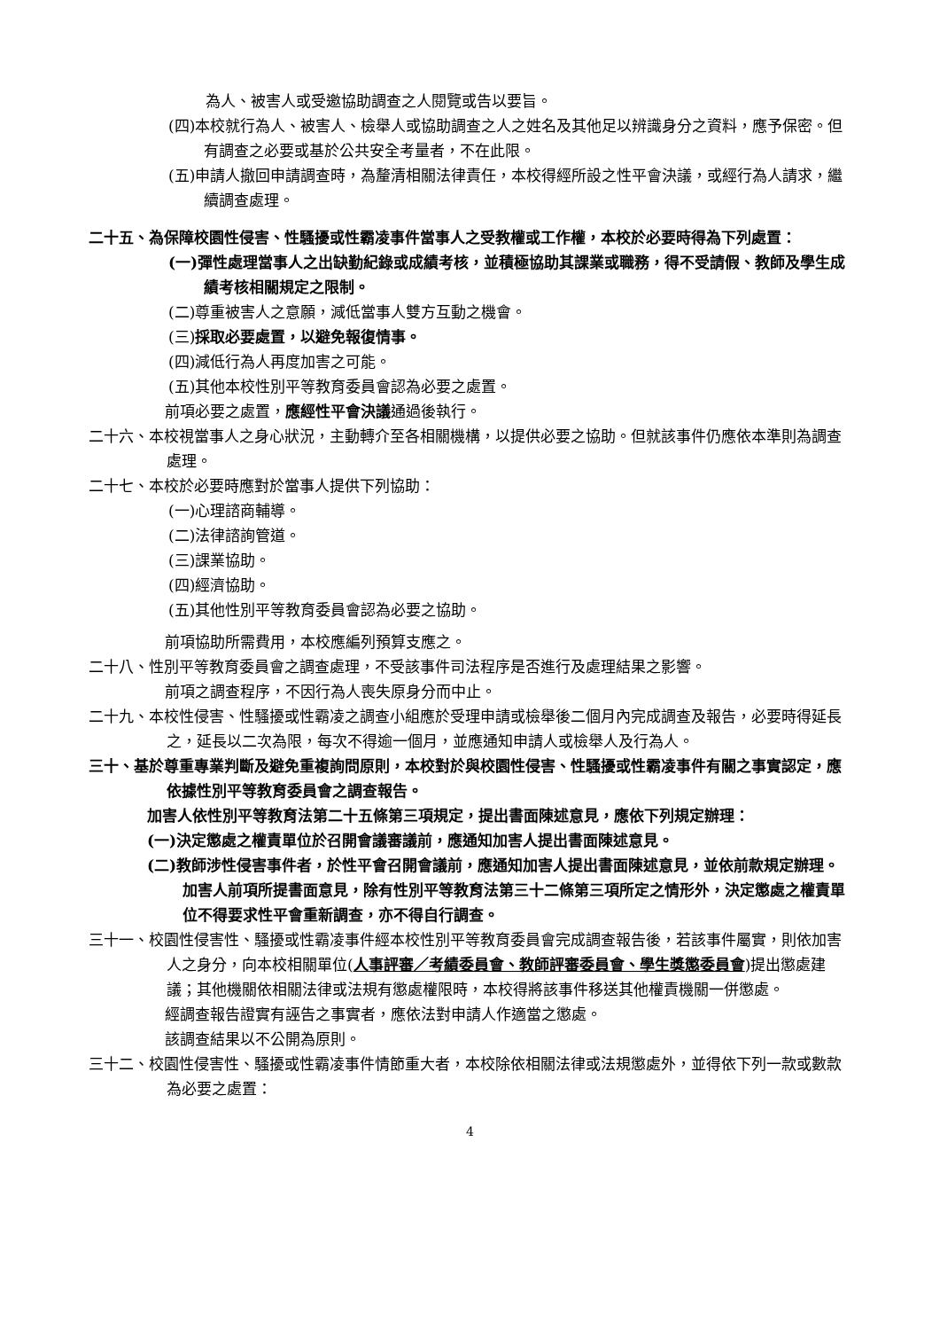為人、被害人或受邀協助調查之人閱覽或告以要旨。
(四)本校就行為人、被害人、檢舉人或協助調查之人之姓名及其他足以辨識身分之資料，應予保密。但有調查之必要或基於公共安全考量者，不在此限。
(五)申請人撤回申請調查時，為釐清相關法律責任，本校得經所設之性平會決議，或經行為人請求，繼續調查處理。
二十五、為保障校園性侵害、性騷擾或性霸凌事件當事人之受教權或工作權，本校於必要時得為下列處置：
(一)彈性處理當事人之出缺勤紀錄或成績考核，並積極協助其課業或職務，得不受請假、教師及學生成績考核相關規定之限制。
(二)尊重被害人之意願，減低當事人雙方互動之機會。
(三)採取必要處置，以避免報復情事。
(四)減低行為人再度加害之可能。
(五)其他本校性別平等教育委員會認為必要之處置。
前項必要之處置，應經性平會決議通過後執行。
二十六、本校視當事人之身心狀況，主動轉介至各相關機構，以提供必要之協助。但就該事件仍應依本準則為調查處理。
二十七、本校於必要時應對於當事人提供下列協助：
(一)心理諮商輔導。
(二)法律諮詢管道。
(三)課業協助。
(四)經濟協助。
(五)其他性別平等教育委員會認為必要之協助。
前項協助所需費用，本校應編列預算支應之。
二十八、性別平等教育委員會之調查處理，不受該事件司法程序是否進行及處理結果之影響。
前項之調查程序，不因行為人喪失原身分而中止。
二十九、本校性侵害、性騷擾或性霸凌之調查小組應於受理申請或檢舉後二個月內完成調查及報告，必要時得延長之，延長以二次為限，每次不得逾一個月，並應通知申請人或檢舉人及行為人。
三十、基於尊重專業判斷及避免重複詢問原則，本校對於與校園性侵害、性騷擾或性霸凌事件有關之事實認定，應依據性別平等教育委員會之調查報告。
加害人依性別平等教育法第二十五條第三項規定，提出書面陳述意見，應依下列規定辦理：
(一)決定懲處之權責單位於召開會議審議前，應通知加害人提出書面陳述意見。
(二)教師涉性侵害事件者，於性平會召開會議前，應通知加害人提出書面陳述意見，並依前款規定辦理。
加害人前項所提書面意見，除有性別平等教育法第三十二條第三項所定之情形外，決定懲處之權責單位不得要求性平會重新調查，亦不得自行調查。
三十一、校園性侵害性、騷擾或性霸凌事件經本校性別平等教育委員會完成調查報告後，若該事件屬實，則依加害人之身分，向本校相關單位(人事評審／考績委員會、教師評審委員會、學生獎懲委員會)提出懲處建議；其他機關依相關法律或法規有懲處權限時，本校得將該事件移送其他權責機關一併懲處。
經調查報告證實有誣告之事實者，應依法對申請人作適當之懲處。
該調查結果以不公開為原則。
三十二、校園性侵害性、騷擾或性霸凌事件情節重大者，本校除依相關法律或法規懲處外，並得依下列一款或數款為必要之處置：
4